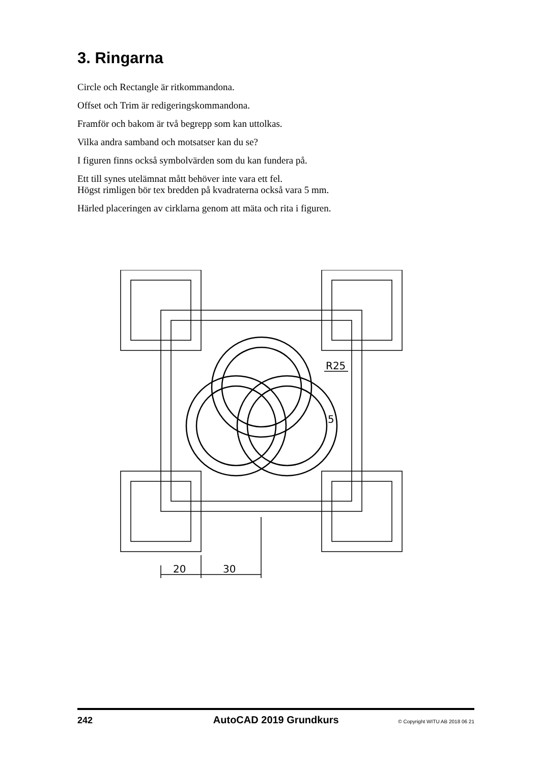3. Ringarna
Circle och Rectangle är ritkommandona.
Offset och Trim är redigeringskommandona.
Framför och bakom är två begrepp som kan uttolkas.
Vilka andra samband och motsatser kan du se?
I figuren finns också symbolvärden som du kan fundera på.
Ett till synes utelämnat mått behöver inte vara ett fel.
Högst rimligen bör tex bredden på kvadraterna också vara 5 mm.
Härled placeringen av cirklarna genom att mäta och rita i figuren.
20
30
R25
5
242 AutoCAD 2019 Grundkurs © Copyright WITU AB 2018 06 21